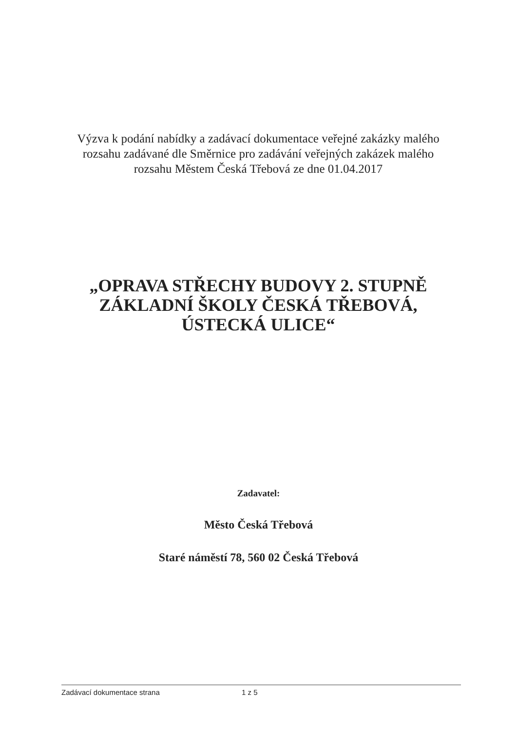Výzva k podání nabídky a zadávací dokumentace veřejné zakázky malého rozsahu zadávané dle Směrnice pro zadávání veřejných zakázek malého rozsahu Městem Česká Třebová ze dne 01.04.2017
„OPRAVA STŘECHY BUDOVY 2. STUPNĚ ZÁKLADNÍ ŠKOLY ČESKÁ TŘEBOVÁ, ÚSTECKÁ ULICE“
Zadavatel:
Město Česká Třebová
Staré náměstí 78, 560 02 Česká Třebová
Zadávací dokumentace strana 1 z 5